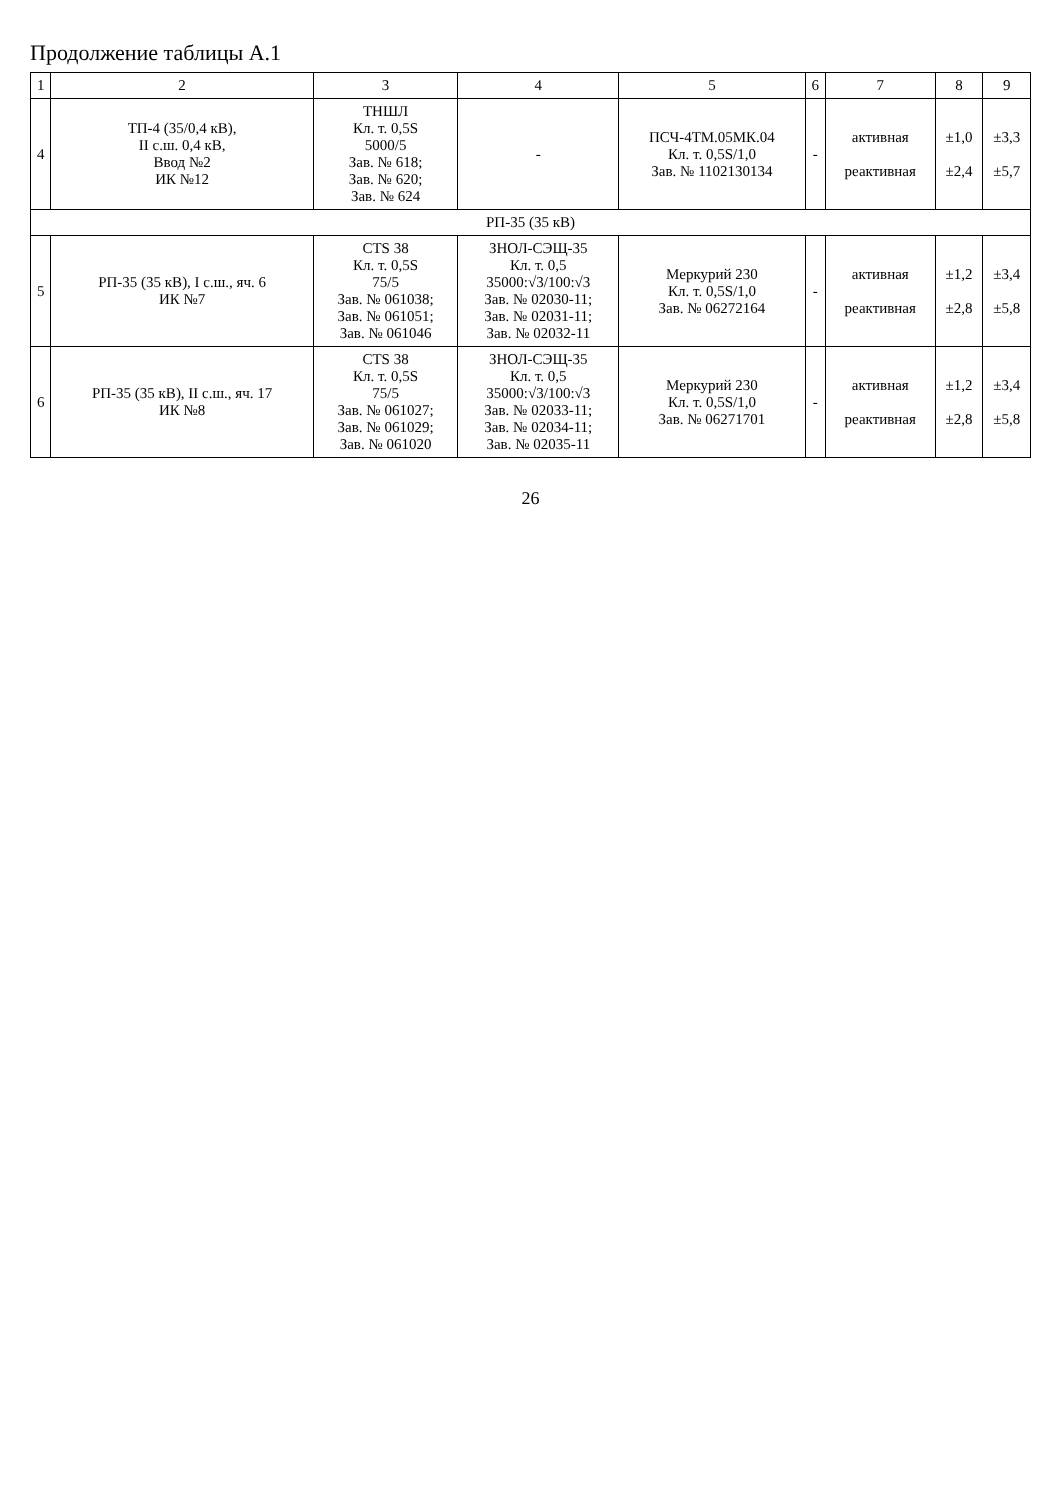Продолжение таблицы А.1
| 1 | 2 | 3 | 4 | 5 | 6 | 7 | 8 | 9 |
| --- | --- | --- | --- | --- | --- | --- | --- | --- |
| 4 | ТП-4 (35/0,4 кВ), II с.ш. 0,4 кВ, Ввод №2 ИК №12 | ТНШЛ Кл. т. 0,5S 5000/5 Зав. № 618; Зав. № 620; Зав. № 624 | - | ПСЧ-4ТМ.05МК.04 Кл. т. 0,5S/1,0 Зав. № 1102130134 | - | активная реактивная | ±1,0 ±2,4 | ±3,3 ±5,7 |
| РП-35 (35 кВ) | | | | | | | | |
| 5 | РП-35 (35 кВ), I с.ш., яч. 6 ИК №7 | CTS 38 Кл. т. 0,5S 75/5 Зав. № 061038; Зав. № 061051; Зав. № 061046 | ЗНОЛ-СЭЩ-35 Кл. т. 0,5 35000:√3/100:√3 Зав. № 02030-11; Зав. № 02031-11; Зав. № 02032-11 | Меркурий 230 Кл. т. 0,5S/1,0 Зав. № 06272164 | - | активная реактивная | ±1,2 ±2,8 | ±3,4 ±5,8 |
| 6 | РП-35 (35 кВ), II с.ш., яч. 17 ИК №8 | CTS 38 Кл. т. 0,5S 75/5 Зав. № 061027; Зав. № 061029; Зав. № 061020 | ЗНОЛ-СЭЩ-35 Кл. т. 0,5 35000:√3/100:√3 Зав. № 02033-11; Зав. № 02034-11; Зав. № 02035-11 | Меркурий 230 Кл. т. 0,5S/1,0 Зав. № 06271701 | - | активная реактивная | ±1,2 ±2,8 | ±3,4 ±5,8 |
26